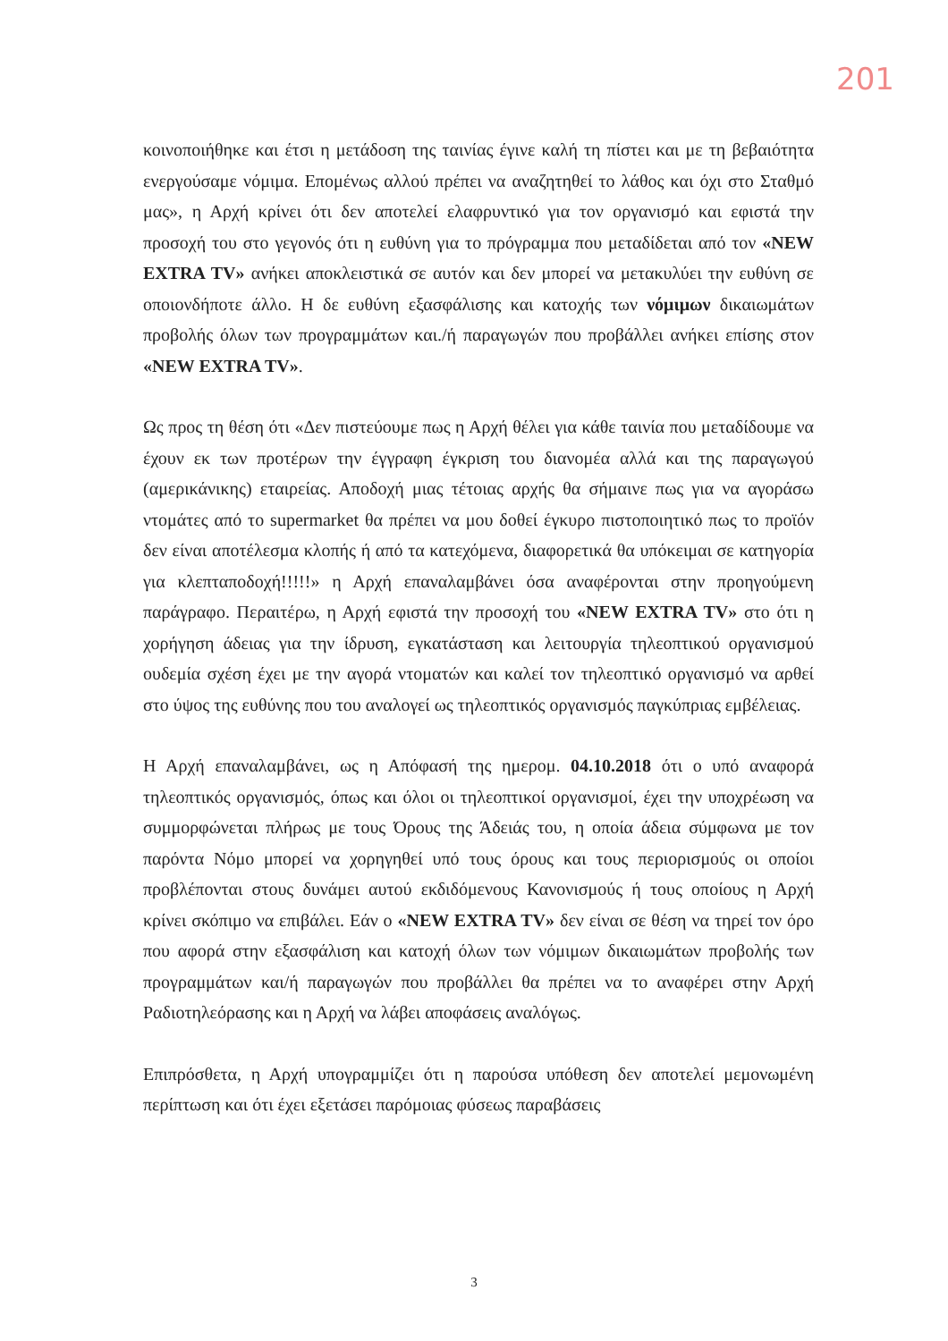201
κοινοποιήθηκε και έτσι η μετάδοση της ταινίας έγινε καλή τη πίστει και με τη βεβαιότητα ενεργούσαμε νόμιμα. Επομένως αλλού πρέπει να αναζητηθεί το λάθος και όχι στο Σταθμό μας», η Αρχή κρίνει ότι δεν αποτελεί ελαφρυντικό για τον οργανισμό και εφιστά την προσοχή του στο γεγονός ότι η ευθύνη για το πρόγραμμα που μεταδίδεται από τον «NEW EXTRA TV» ανήκει αποκλειστικά σε αυτόν και δεν μπορεί να μετακυλύει την ευθύνη σε οποιονδήποτε άλλο. Η δε ευθύνη εξασφάλισης και κατοχής των νόμιμων δικαιωμάτων προβολής όλων των προγραμμάτων και./ή παραγωγών που προβάλλει ανήκει επίσης στον «NEW EXTRA TV».
Ως προς τη θέση ότι «Δεν πιστεύουμε πως η Αρχή θέλει για κάθε ταινία που μεταδίδουμε να έχουν εκ των προτέρων την έγγραφη έγκριση του διανομέα αλλά και της παραγωγού (αμερικάνικης) εταιρείας. Αποδοχή μιας τέτοιας αρχής θα σήμαινε πως για να αγοράσω ντομάτες από το supermarket θα πρέπει να μου δοθεί έγκυρο πιστοποιητικό πως το προϊόν δεν είναι αποτέλεσμα κλοπής ή από τα κατεχόμενα, διαφορετικά θα υπόκειμαι σε κατηγορία για κλεπταποδοχή!!!!!» η Αρχή επαναλαμβάνει όσα αναφέρονται στην προηγούμενη παράγραφο. Περαιτέρω, η Αρχή εφιστά την προσοχή του «NEW EXTRA TV» στο ότι η χορήγηση άδειας για την ίδρυση, εγκατάσταση και λειτουργία τηλεοπτικού οργανισμού ουδεμία σχέση έχει με την αγορά ντοματών και καλεί τον τηλεοπτικό οργανισμό να αρθεί στο ύψος της ευθύνης που του αναλογεί ως τηλεοπτικός οργανισμός παγκύπριας εμβέλειας.
Η Αρχή επαναλαμβάνει, ως η Απόφασή της ημερομ. 04.10.2018 ότι ο υπό αναφορά τηλεοπτικός οργανισμός, όπως και όλοι οι τηλεοπτικοί οργανισμοί, έχει την υποχρέωση να συμμορφώνεται πλήρως με τους Όρους της Άδειάς του, η οποία άδεια σύμφωνα με τον παρόντα Νόμο μπορεί να χορηγηθεί υπό τους όρους και τους περιορισμούς οι οποίοι προβλέπονται στους δυνάμει αυτού εκδιδόμενους Κανονισμούς ή τους οποίους η Αρχή κρίνει σκόπιμο να επιβάλει. Εάν ο «NEW EXTRA TV» δεν είναι σε θέση να τηρεί τον όρο που αφορά στην εξασφάλιση και κατοχή όλων των νόμιμων δικαιωμάτων προβολής των προγραμμάτων και/ή παραγωγών που προβάλλει θα πρέπει να το αναφέρει στην Αρχή Ραδιοτηλεόρασης και η Αρχή να λάβει αποφάσεις αναλόγως.
Επιπρόσθετα, η Αρχή υπογραμμίζει ότι η παρούσα υπόθεση δεν αποτελεί μεμονωμένη περίπτωση και ότι έχει εξετάσει παρόμοιας φύσεως παραβάσεις
3